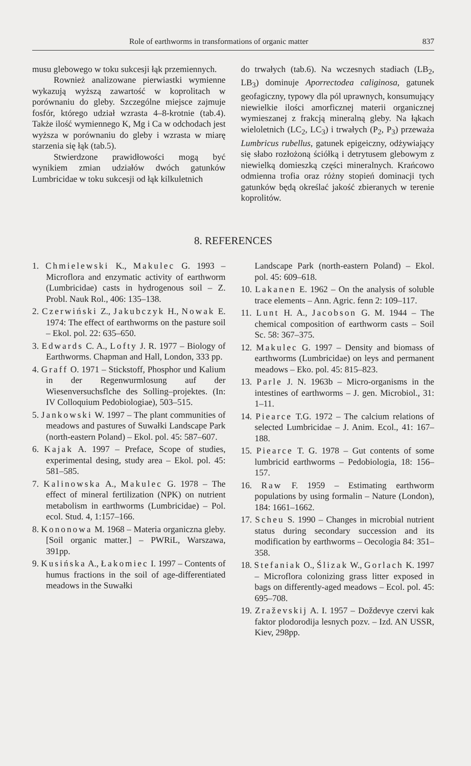Role of earthworms in transformations of organic matter 837
musu glebowego w toku sukcesji łąk przemiennych.
Rownież analizowane pierwiastki wymienne wykazują wyższą zawartość w koprolitach w porównaniu do gleby. Szczególne miejsce zajmuje fosfór, którego udział wzrasta 4–8-krotnie (tab.4). Także ilość wymiennego K, Mg i Ca w odchodach jest wyższa w porównaniu do gleby i wzrasta w miarę starzenia się łąk (tab.5).
Stwierdzone prawidłowości mogą być wynikiem zmian udziałów dwóch gatunków Lumbricidae w toku sukcesji od łąk kilkuletnich
do trwałych (tab.6). Na wczesnych stadiach (LB<sub>2</sub>, LB<sub>3</sub>) dominuje Aporrectodea caliginosa, gatunek geofagiczny, typowy dla pól uprawnych, konsumujący niewielkie ilości amorficznej materii organicznej wymieszanej z frakcją mineralną gleby. Na łąkach wieloletnich (LC<sub>2</sub>, LC<sub>3</sub>) i trwałych (P<sub>2</sub>, P<sub>3</sub>) przeważa Lumbricus rubellus, gatunek epigeiczny, odżywiający się słabo rozłożoną ściółką i detrytusem glebowym z niewielką domieszką części mineralnych. Krańcowo odmienna trofia oraz różny stopień dominacji tych gatunków będą określać jakość zbieranych w terenie koprolitów.
8. REFERENCES
1. Chmielewski K., Makulec G. 1993 – Microflora and enzymatic activity of earthworm (Lumbricidae) casts in hydrogenous soil – Z. Probl. Nauk Rol., 406: 135–138.
2. Czerwiński Z., Jakubczyk H., Nowak E. 1974: The effect of earthworms on the pasture soil – Ekol. pol. 22: 635–650.
3. Edwards C. A., Lofty J. R. 1977 – Biology of Earthworms. Chapman and Hall, London, 333 pp.
4. Graff O. 1971 – Stickstoff, Phosphor und Kalium in der Regenwurmlosung auf der Wiesenversuchsflche des Solling–projektes. (In: IV Colloquium Pedobiologiae), 503–515.
5. Jankowski W. 1997 – The plant communities of meadows and pastures of Suwałki Landscape Park (north-eastern Poland) – Ekol. pol. 45: 587–607.
6. Kajak A. 1997 – Preface, Scope of studies, experimental desing, study area – Ekol. pol. 45: 581–585.
7. Kalinowska A., Makulec G. 1978 – The effect of mineral fertilization (NPK) on nutrient metabolism in earthworms (Lumbricidae) – Pol. ecol. Stud. 4, 1:157–166.
8. Kononowa M. 1968 – Materia organiczna gleby. [Soil organic matter.] – PWRiL, Warszawa, 391pp.
9. Kusińska A., Łakomiec I. 1997 – Contents of humus fractions in the soil of age-differentiated meadows in the Suwałki
Landscape Park (north-eastern Poland) – Ekol. pol. 45: 609–618.
10. Lakanen E. 1962 – On the analysis of soluble trace elements – Ann. Agric. fenn 2: 109–117.
11. Lunt H. A., Jacobson G. M. 1944 – The chemical composition of earthworm casts – Soil Sc. 58: 367–375.
12. Makulec G. 1997 – Density and biomass of earthworms (Lumbricidae) on leys and permanent meadows – Eko. pol. 45: 815–823.
13. Parle J. N. 1963b – Micro-organisms in the intestines of earthworms – J. gen. Microbiol., 31: 1–11.
14. Piearce T.G. 1972 – The calcium relations of selected Lumbricidae – J. Anim. Ecol., 41: 167–188.
15. Piearce T. G. 1978 – Gut contents of some lumbricid earthworms – Pedobiologia, 18: 156–157.
16. Raw F. 1959 – Estimating earthworm populations by using formalin – Nature (London), 184: 1661–1662.
17. Scheu S. 1990 – Changes in microbial nutrient status during secondary succession and its modification by earthworms – Oecologia 84: 351–358.
18. Stefaniak O., Ślizak W., Gorlach K. 1997 – Microflora colonizing grass litter exposed in bags on differently-aged meadows – Ecol. pol. 45: 695–708.
19. Zraževskij A. I. 1957 – Doždevye czervi kak faktor plodorodija lesnych pozv. – Izd. AN USSR, Kiev, 298pp.